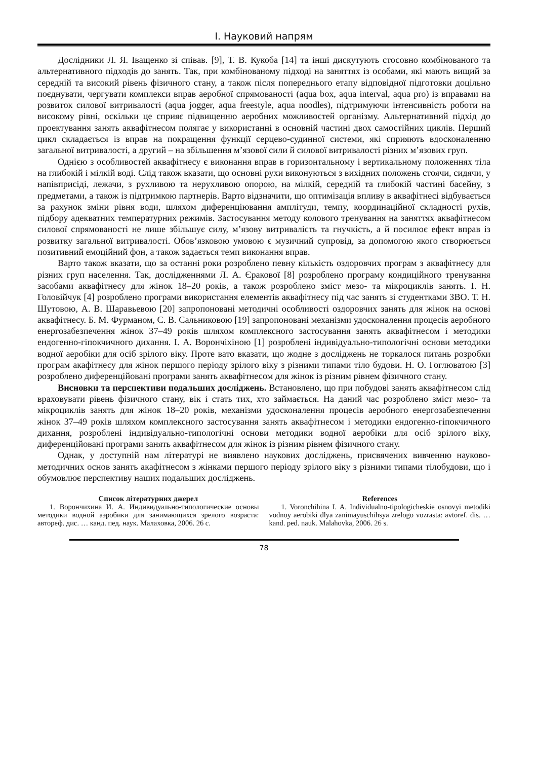І. Науковий напрям
Дослідники Л. Я. Іващенко зі співав. [9], Т. В. Кукоба [14] та інші дискутують стосовно комбінованого та альтернативного підходів до занять. Так, при комбінованому підході на заняттях із особами, які мають вищий за середній та високий рівень фізичного стану, а також після попереднього етапу відповідної підготовки доцільно поєднувати, чергувати комплекси вправ аеробної спрямованості (aqua box, aqua interval, aqua pro) із вправами на розвиток силової витривалості (aqua jogger, aqua freestyle, aqua noodles), підтримуючи інтенсивність роботи на високому рівні, оскільки це сприяє підвищенню аеробних можливостей організму. Альтернативний підхід до проектування занять аквафітнесом полягає у використанні в основній частині двох самостійних циклів. Перший цикл складається із вправ на покращення функції серцево-судинної системи, які сприяють вдосконаленню загальної витривалості, а другий – на збільшення м’язової сили й силової витривалості різних м’язових груп.
Однією з особливостей аквафітнесу є виконання вправ в горизонтальному і вертикальному положеннях тіла на глибокій і мілкій воді. Слід також вказати, що основні рухи виконуються з вихідних положень стоячи, сидячи, у напівприсіді, лежачи, з рухливою та нерухливою опорою, на мілкій, середній та глибокій частині басейну, з предметами, а також із підтримкою партнерів. Варто відзначити, що оптимізація впливу в аквафітнесі відбувається за рахунок зміни рівня води, шляхом диференціювання амплітуди, темпу, координаційної складності рухів, підбору адекватних температурних режимів. Застосування методу колового тренування на заняттях аквафітнесом силової спрямованості не лише збільшує силу, м’язову витривалість та гнучкість, а й посилює ефект вправ із розвитку загальної витривалості. Обов’язковою умовою є музичний супровід, за допомогою якого створюється позитивний емоційний фон, а також задається темп виконання вправ.
Варто також вказати, що за останні роки розроблено певну кількість оздоровчих програм з аквафітнесу для різних груп населення. Так, дослідженнями Л. А. Єракової [8] розроблено програму кондиційного тренування засобами аквафітнесу для жінок 18–20 років, а також розроблено зміст мезо- та мікроциклів занять. І. Н. Головійчук [4] розроблено програми використання елементів аквафітнесу під час занять зі студентками ЗВО. Т. Н. Шутовою, А. В. Шаравьевою [20] запропоновані методичні особливості оздоровчих занять для жінок на основі аквафітнесу. Б. М. Фурманом, С. В. Сальниковою [19] запропоновані механізми удосконалення процесів аеробного енергозабезпечення жінок 37–49 років шляхом комплексного застосування занять аквафітнесом і методики ендогенно-гіпокчичного дихання. І. А. Ворончіхіною [1] розроблені індивідуально-типологічні основи методики водної аеробіки для осіб зрілого віку. Проте вато вказати, що жодне з досліджень не торкалося питань розробки програм акафітнесу для жінок першого періоду зрілого віку з різними типами тіло будови. Н. О. Гоглюватою [3] розроблено диференційовані програми занять аквафітнесом для жінок із різним рівнем фізичного стану.
Висновки та перспективи подальших досліджень. Встановлено, що при побудові занять аквафітнесом слід враховувати рівень фізичного стану, вік і стать тих, хто займається. На даний час розроблено зміст мезо- та мікроциклів занять для жінок 18–20 років, механізми удосконалення процесів аеробного енергозабезпечення жінок 37–49 років шляхом комплексного застосування занять аквафітнесом і методики ендогенно-гіпокчичного дихання, розроблені індивідуально-типологічні основи методики водної аеробіки для осіб зрілого віку, диференційовані програми занять аквафітнесом для жінок із різним рівнем фізичного стану.
Однак, у доступній нам літературі не виявлено наукових досліджень, присвячених вивченню науково-методичних основ занять акафітнесом з жінками першого періоду зрілого віку з різними типами тілобудови, що і обумовлює перспективу наших подальших досліджень.
Список літературних джерел
1. Ворончихина И. А. Индивидуально-типологические основы методики водной аэробики для занимающихся зрелого возраста: автореф. дис. … канд. пед. наук. Малаховка, 2006. 26 с.
References
1. Voronchihina I. A. Individualno-tipologicheskie osnovyi metodiki vodnoy aerobiki dlya zanimayuschihsya zrelogo vozrasta: avtoref. dis. … kand. ped. nauk. Malahovka, 2006. 26 s.
78